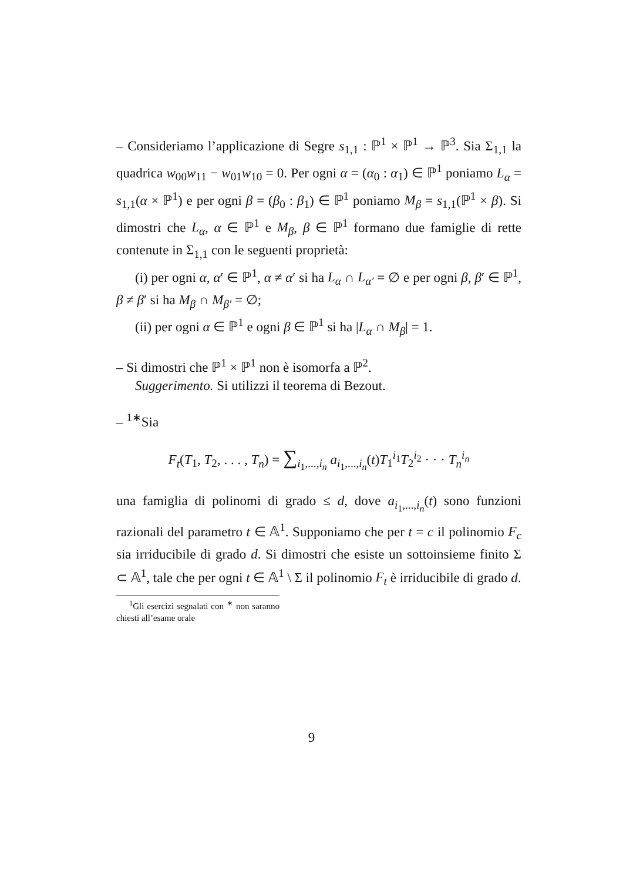– Consideriamo l’applicazione di Segre s<sub>1,1</sub> : ℙ<sup>1</sup> × ℙ<sup>1</sup> → ℙ<sup>3</sup>. Sia Σ<sub>1,1</sub> la quadrica w<sub>00</sub>w<sub>11</sub> − w<sub>01</sub>w<sub>10</sub> = 0. Per ogni α = (α<sub>0</sub> : α<sub>1</sub>) ∈ ℙ<sup>1</sup> poniamo L<sub>α</sub> = s<sub>1,1</sub>(α × ℙ<sup>1</sup>) e per ogni β = (β<sub>0</sub> : β<sub>1</sub>) ∈ ℙ<sup>1</sup> poniamo M<sub>β</sub> = s<sub>1,1</sub>(ℙ<sup>1</sup> × β). Si dimostri che L<sub>α</sub>, α ∈ ℙ<sup>1</sup> e M<sub>β</sub>, β ∈ ℙ<sup>1</sup> formano due famiglie di rette contenute in Σ<sub>1,1</sub> con le seguenti proprietà:
(i) per ogni α, α′ ∈ ℙ<sup>1</sup>, α ≠ α′ si ha L<sub>α</sub> ∩ L<sub>α′</sub> = ∅ e per ogni β, β′ ∈ ℙ<sup>1</sup>, β ≠ β′ si ha M<sub>β</sub> ∩ M<sub>β′</sub> = ∅;
(ii) per ogni α ∈ ℙ<sup>1</sup> e ogni β ∈ ℙ<sup>1</sup> si ha |L<sub>α</sub> ∩ M<sub>β</sub>| = 1.
– Si dimostri che ℙ<sup>1</sup> × ℙ<sup>1</sup> non è isomorfa a ℙ<sup>2</sup>.
Suggerimento. Si utilizzi il teorema di Bezout.
– <sup>1∗</sup>Sia
F<sub>t</sub>(T<sub>1</sub>, T<sub>2</sub>, . . . , T<sub>n</sub>) = ∑<sub>i<sub>1</sub>,...,i<sub>n</sub></sub> a<sub>i<sub>1</sub>,...,i<sub>n</sub></sub>(t)T<sub>1</sub><sup>i<sub>1</sub></sup>T<sub>2</sub><sup>i<sub>2</sub></sup> · · · T<sub>n</sub><sup>i<sub>n</sub></sup>
una famiglia di polinomi di grado ≤ d, dove a<sub>i<sub>1</sub>,...,i<sub>n</sub></sub>(t) sono funzioni razionali del parametro t ∈ 𝔸<sup>1</sup>. Supponiamo che per t = c il polinomio F<sub>c</sub> sia irriducibile di grado d. Si dimostri che esiste un sottoinsieme finito Σ ⊂ 𝔸<sup>1</sup>, tale che per ogni t ∈ 𝔸<sup>1</sup> \ Σ il polinomio F<sub>t</sub> è irriducibile di grado d.
<sup>1</sup> Gli esercizi segnalati con <sup>∗</sup> non saranno chiesti all’esame orale
9